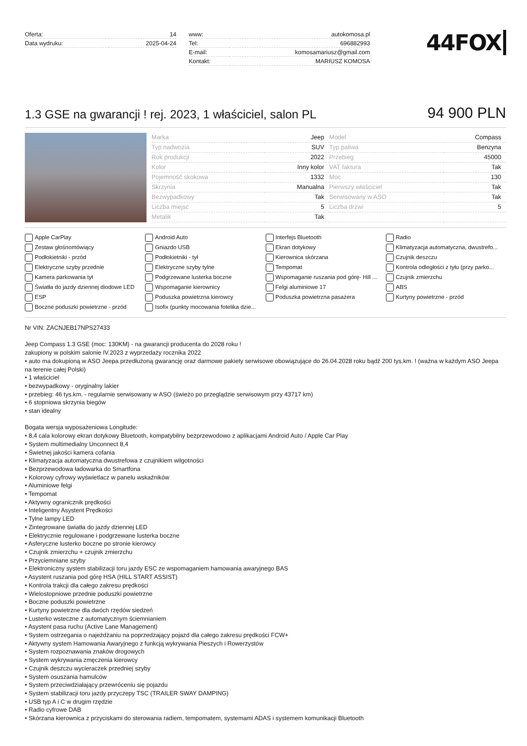| Oferta: | 14 |
| Data wydruku: | 2025-04-24 |
| www: | autokomosa.pl |
| Tel: | 696882993 |
| E-mail: | komosamariusz@gmail.com |
| Kontakt: | MARIUSZ KOMOSA |
44FOX
1.3 GSE na gwarancji ! rej. 2023, 1 właściciel, salon PL
94 900 PLN
| Marka | Jeep | Model | Compass |
| Typ nadwozia | SUV | Typ paliwa | Benzyna |
| Rok produkcji | 2022 | Przebieg | 45000 |
| Kolor | Inny kolor | VAT faktura | Tak |
| Pojemność skokowa | 1332 | Moc | 130 |
| Skrzynia | Manualna | Pierwszy właściciel | Tak |
| Bezwypadkowy | Tak | Serwisowany w ASO | Tak |
| Liczba miejsc | 5 | Liczba drzwi | 5 |
| Metalik | Tak | | |
Apple CarPlay Android Auto Interfejs Bluetooth Radio Zestaw głośnomówiący Gniazdo USB Ekran dotykowy Klimatyzacja automatyczna, dwustrefo... Podłokietniki - przód Podłokietniki - tył Kierownica skórzana Czujnik deszczu Elektryczne szyby przednie Elektryczne szyby tylne Tempomat Kontrola odległości z tyłu (przy parko... Kamera parkowania tył Podgrzewane lusterka boczne Wspomaganie ruszania pod górę- Hill ... Czujnik zmierzchu Światła do jazdy dziennej diodowe LED Wspomaganie kierownicy Felgi aluminiowe 17 ABS ESP Poduszka powietrzna kierowcy Poduszka powietrzna pasażera Kurtyny powietrzne - przód Boczne poduszki powietrzne - przód Isofix (punkty mocowania fotelika dzie...
Nr VIN: ZACNJEB17NPS27433
Jeep Compass 1.3 GSE (moc: 130KM) - na gwarancji producenta do 2028 roku !
zakupiony w polskim salonie IV.2023 z wyprzedaży rocznika 2022
• auto ma dokupioną w ASO Jeepa przedłużoną gwarancję oraz darmowe pakiety serwisowe obowiązujące do 26.04.2028 roku bądź 200 tys.km. ! (ważna w każdym ASO Jeepa na terenie całej Polski)
• 1 właściciel
• bezwypadkowy - oryginalny lakier
• przebieg: 46 tys.km. - regularnie serwisowany w ASO (świeżo po przeglądzie serwisowym przy 43717 km)
• 6 stopniowa skrzynia biegów
• stan idealny
Bogata wersja wyposażeniowa Longitude:
• 8,4 cala kolorowy ekran dotykowy Bluetooth, kompatybilny bezprzewodowo z aplikacjami Android Auto / Apple Car Play
• System multimedialny Unconnect 8,4
• Świetnej jakości kamera cofania
• Klimatyzacja automatyczna dwustrefowa z czujnikiem wilgotności
• Bezprzewodowa ładowarka do Smartfona
• Kolorowy cyfrowy wyświetlacz w panelu wskaźników
• Aluminiowe felgi
• Tempomat
• Aktywny ogranicznik prędkości
• Inteligentny Asystent Prędkości
• Tylne lampy LED
• Zintegrowane światła do jazdy dziennej LED
• Elektrycznie regulowane i podgrzewane lusterka boczne
• Asferyczne lusterko boczne po stronie kierowcy
• Czujnik zmierzchu + czujnik zmierzchu
• Przyciemniane szyby
• Elektroniczny system stabilizacji toru jazdy ESC ze wspomaganiem hamowania awaryjnego BAS
• Asystent ruszania pod górę HSA (HILL START ASSIST)
• Kontrola trakcji dla całego zakresu prędkości
• Wielostopniowe przednie poduszki powietrzne
• Boczne poduszki powietrzne
• Kurtyny powietrzne dla dwóch rzędów siedzeń
• Lusterko wsteczne z automatycznym ściemnianiem
• Asystent pasa ruchu (Active Lane Management)
• System ostrzegania o najeżdżaniu na poprzedzający pojazd dla całego zakresu prędkości FCW+
• Aktywny system Hamowania Awaryjnego z funkcją wykrywania Pieszych i Rowerzystów
• System rozpoznawania znaków drogowych
• System wykrywania zmęczenia kierowcy
• Czujnik deszczu wycieraczek przedniej szyby
• System osuszania hamulców
• System przeciwdziałający przewróceniu się pojazdu
• System stabilizacji toru jazdy przyczepy TSC (TRAILER SWAY DAMPING)
• USB typ A i C w drugim rzędzie
• Radio cyfrowe DAB
• Skórzana kierownica z przyciskami do sterowania radiem, tempomatem, systemami ADAS i systemem komunikacji Bluetooth